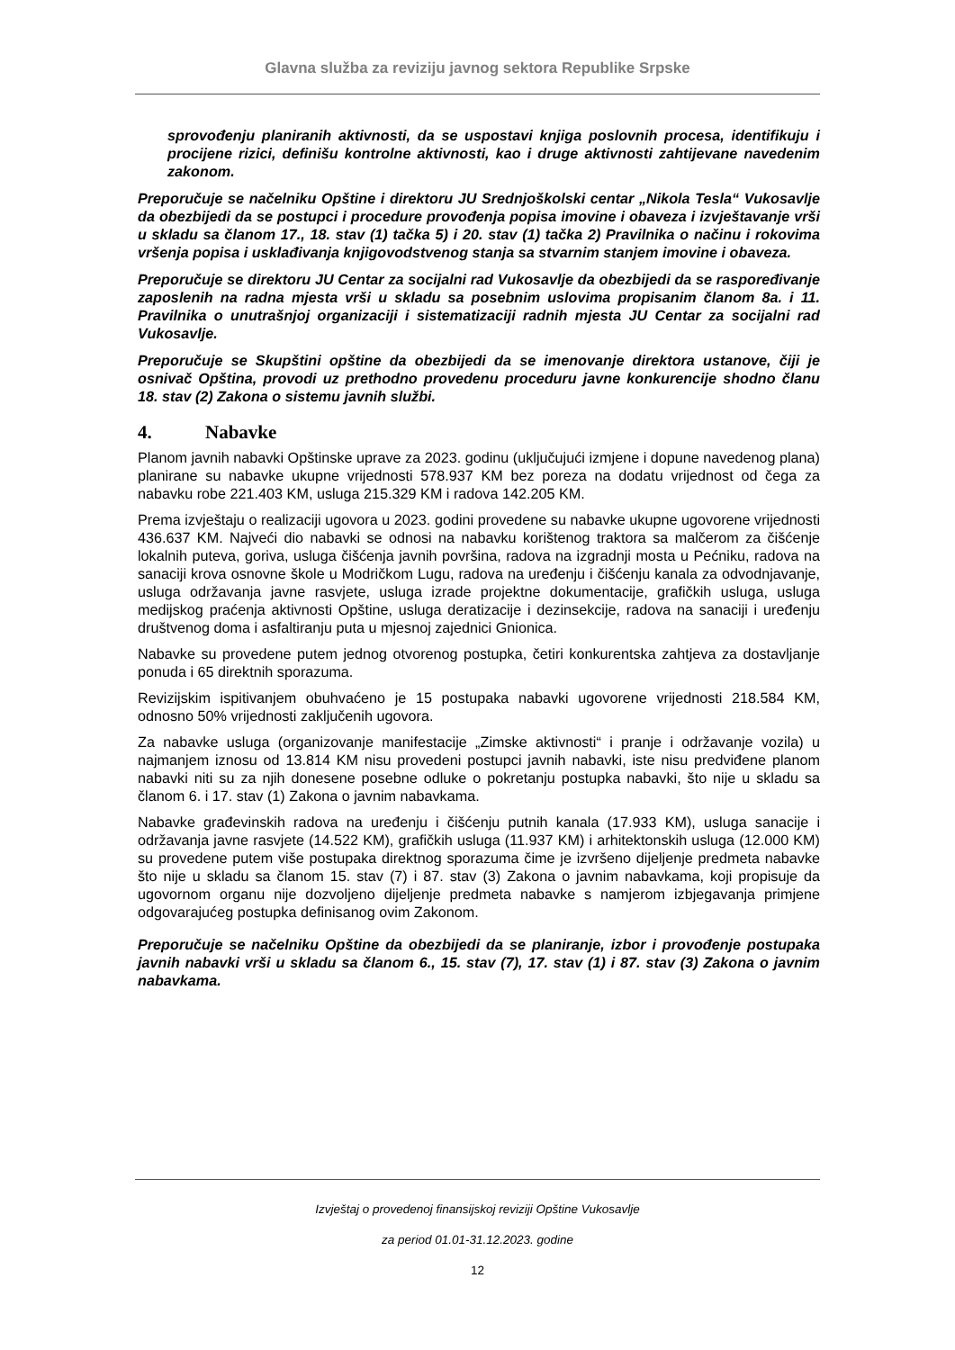Glavna služba za reviziju javnog sektora Republike Srpske
sprovođenju planiranih aktivnosti, da se uspostavi knjiga poslovnih procesa, identifikuju i procijene rizici, definišu kontrolne aktivnosti, kao i druge aktivnosti zahtijevane navedenim zakonom.
Preporučuje se načelniku Opštine i direktoru JU Srednjoškolski centar „Nikola Tesla“ Vukosavlje da obezbijedi da se postupci i procedure provođenja popisa imovine i obaveza i izvještavanje vrši u skladu sa članom 17., 18. stav (1) tačka 5) i 20. stav (1) tačka 2) Pravilnika o načinu i rokovima vršenja popisa i usklađivanja knjigovodstvenog stanja sa stvarnim stanjem imovine i obaveza.
Preporučuje se direktoru JU Centar za socijalni rad Vukosavlje da obezbijedi da se raspoređivanje zaposlenih na radna mjesta vrši u skladu sa posebnim uslovima propisanim članom 8a. i 11. Pravilnika o unutrašnjoj organizaciji i sistematizaciji radnih mjesta JU Centar za socijalni rad Vukosavlje.
Preporučuje se Skupštini opštine da obezbijedi da se imenovanje direktora ustanove, čiji je osnivač Opština, provodi uz prethodno provedenu proceduru javne konkurencije shodno članu 18. stav (2) Zakona o sistemu javnih službi.
4. Nabavke
Planom javnih nabavki Opštinske uprave za 2023. godinu (uključujući izmjene i dopune navedenog plana) planirane su nabavke ukupne vrijednosti 578.937 KM bez poreza na dodatu vrijednost od čega za nabavku robe 221.403 KM, usluga 215.329 KM i radova 142.205 KM.
Prema izvještaju o realizaciji ugovora u 2023. godini provedene su nabavke ukupne ugovorene vrijednosti 436.637 KM. Najveći dio nabavki se odnosi na nabavku korištenog traktora sa malčerom za čišćenje lokalnih puteva, goriva, usluga čišćenja javnih površina, radova na izgradnji mosta u Pećniku, radova na sanaciji krova osnovne škole u Modričkom Lugu, radova na uređenju i čišćenju kanala za odvodnjavanje, usluga održavanja javne rasvjete, usluga izrade projektne dokumentacije, grafičkih usluga, usluga medijskog praćenja aktivnosti Opštine, usluga deratizacije i dezinsekcije, radova na sanaciji i uređenju društvenog doma i asfaltiranju puta u mjesnoj zajednici Gnionica.
Nabavke su provedene putem jednog otvorenog postupka, četiri konkurentska zahtjeva za dostavljanje ponuda i 65 direktnih sporazuma.
Revizijskim ispitivanjem obuhvaćeno je 15 postupaka nabavki ugovorene vrijednosti 218.584 KM, odnosno 50% vrijednosti zaključenih ugovora.
Za nabavke usluga (organizovanje manifestacije „Zimske aktivnosti“ i pranje i održavanje vozila) u najmanjem iznosu od 13.814 KM nisu provedeni postupci javnih nabavki, iste nisu predviđene planom nabavki niti su za njih donesene posebne odluke o pokretanju postupka nabavki, što nije u skladu sa članom 6. i 17. stav (1) Zakona o javnim nabavkama.
Nabavke građevinskih radova na uređenju i čišćenju putnih kanala (17.933 KM), usluga sanacije i održavanja javne rasvjete (14.522 KM), grafičkih usluga (11.937 KM) i arhitektonskih usluga (12.000 KM) su provedene putem više postupaka direktnog sporazuma čime je izvršeno dijeljenje predmeta nabavke što nije u skladu sa članom 15. stav (7) i 87. stav (3) Zakona o javnim nabavkama, koji propisuje da ugovornom organu nije dozvoljeno dijeljenje predmeta nabavke s namjerom izbjegavanja primjene odgovarajućeg postupka definisanog ovim Zakonom.
Preporučuje se načelniku Opštine da obezbijedi da se planiranje, izbor i provođenje postupaka javnih nabavki vrši u skladu sa članom 6., 15. stav (7), 17. stav (1) i 87. stav (3) Zakona o javnim nabavkama.
Izvještaj o provedenoj finansijskoj reviziji Opštine Vukosavlje
za period 01.01-31.12.2023. godine
12